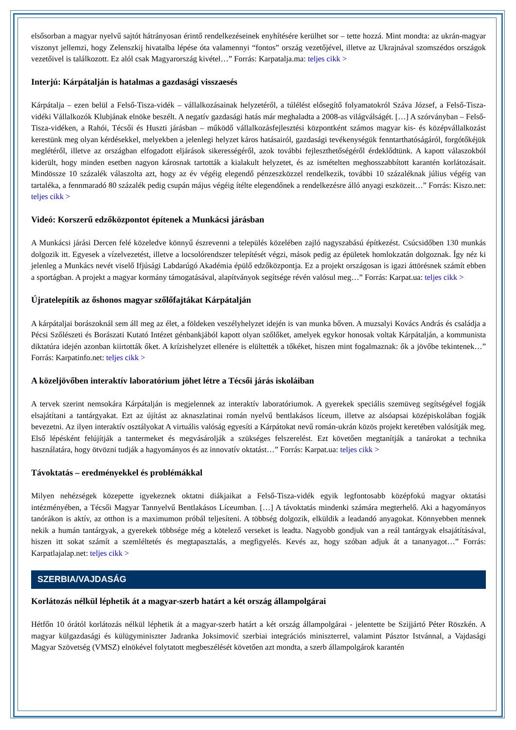elsősorban a magyar nyelvű sajtót hátrányosan érintő rendelkezéseinek enyhítésére kerülhet sor – tette hozzá. Mint mondta: az ukrán-magyar viszonyt jellemzi, hogy Zelenszkij hivatalba lépése óta valamennyi “fontos” ország vezetőjével, illetve az Ukrajnával szomszédos országok vezetőivel is találkozott. Ez alól csak Magyarország kivétel…” Forrás: Karpatalja.ma: teljes cikk >
Interjú: Kárpátalján is hatalmas a gazdasági visszaesés
Kárpátalja – ezen belül a Felső-Tisza-vidék – vállalkozásainak helyzetéről, a túlélést elősegítő folyamatokról Száva József, a Felső-Tisza-vidéki Vállalkozók Klubjának elnöke beszélt. A negatív gazdasági hatás már meghaladta a 2008-as világválságét. […] A szórványban – Felső-Tisza-vidéken, a Rahói, Técsői és Huszti járásban – működő vállalkozásfejlesztési központként számos magyar kis- és középvállalkozást kerestünk meg olyan kérdésekkel, melyekben a jelenlegi helyzet káros hatásairól, gazdasági tevékenységük fenntarthatóságáról, forgótőkéjük meglétéről, illetve az országban elfogadott eljárások sikerességéről, azok további fejleszthetőségéről érdeklődtünk. A kapott válaszokból kiderült, hogy minden esetben nagyon károsnak tartották a kialakult helyzetet, és az ismételten meghosszabbított karantén korlátozásait. Mindössze 10 százalék válaszolta azt, hogy az év végéig elegendő pénzeszközzel rendelkezik, további 10 százaléknak július végéig van tartaléka, a fennmaradó 80 százalék pedig csupán május végéig ítélte elegendőnek a rendelkezésre álló anyagi eszközeit…” Forrás: Kiszo.net: teljes cikk >
Videó: Korszerű edzőközpontot építenek a Munkácsi járásban
A Munkácsi járási Dercen felé közeledve könnyű észrevenni a település közelében zajló nagyszabású építkezést. Csúcsidőben 130 munkás dolgozik itt. Egyesek a vízelvezetést, illetve a locsolórendszer telepítését végzi, mások pedig az épületek homlokzatán dolgoznak. Így néz ki jelenleg a Munkács nevét viselő Ifjúsági Labdarúgó Akadémia épülő edzőközpontja. Ez a projekt országosan is igazi áttörésnek számít ebben a sportágban. A projekt a magyar kormány támogatásával, alapítványok segítsége révén valósul meg…” Forrás: Karpat.ua: teljes cikk >
Újratelepítik az őshonos magyar szőlőfajtákat Kárpátalján
A kárpátaljai borászoknál sem áll meg az élet, a földeken veszélyhelyzet idején is van munka bőven. A muzsalyi Kovács András és családja a Pécsi Szőlészeti és Borászati Kutató Intézet génbankjából kapott olyan szőlőket, amelyek egykor honosak voltak Kárpátalján, a kommunista diktatúra idején azonban kiirtották őket. A krízishelyzet ellenére is elültették a tőkéket, hiszen mint fogalmaznak: ők a jövőbe tekintenek…” Forrás: Karpatinfo.net: teljes cikk >
A közeljövőben interaktív laboratórium jöhet létre a Técsői járás iskoláiban
A tervek szerint nemsokára Kárpátalján is megjelennek az interaktív laboratóriumok. A gyerekek speciális szemüveg segítségével fogják elsajátítani a tantárgyakat. Ezt az újítást az aknaszlatinai román nyelvű bentlakásos líceum, illetve az alsóapsai középiskolában fogják bevezetni. Az ilyen interaktív osztályokat A virtuális valóság egyesíti a Kárpátokat nevű román-ukrán közös projekt keretében valósítják meg. Első lépésként felújítják a tantermeket és megvásárolják a szükséges felszerelést. Ezt követően megtanítják a tanárokat a technika használatára, hogy ötvözni tudják a hagyományos és az innovatív oktatást…” Forrás: Karpat.ua: teljes cikk >
Távoktatás – eredményekkel és problémákkal
Milyen nehézségek közepette igyekeznek oktatni diákjaikat a Felső-Tisza-vidék egyik legfontosabb középfokú magyar oktatási intézményében, a Técsői Magyar Tannyelvű Bentlakásos Líceumban. […] A távoktatás mindenki számára megterhelő. Aki a hagyományos tanórákon is aktív, az otthon is a maximumon próbál teljesíteni. A többség dolgozik, elküldik a leadandó anyagokat. Könnyebben mennek nekik a humán tantárgyak, a gyerekek többsége még a kötelező verseket is leadta. Nagyobb gondjuk van a reál tantárgyak elsajátításával, hiszen itt sokat számít a szemléltetés és megtapasztalás, a megfigyelés. Kevés az, hogy szóban adjuk át a tananyagot…” Forrás: Karpatlajalap.net: teljes cikk >
SZERBIA/VAJDASÁG
Korlátozás nélkül léphetik át a magyar-szerb határt a két ország állampolgárai
Hétfőn 10 órától korlátozás nélkül léphetik át a magyar-szerb határt a két ország állampolgárai - jelentette be Szijjártó Péter Röszkén. A magyar külgazdasági és külügyminiszter Jadranka Joksimović szerbiai integrációs miniszterrel, valamint Pásztor Istvánnal, a Vajdasági Magyar Szövetség (VMSZ) elnökével folytatott megbeszélését követően azt mondta, a szerb állampolgárok karantén